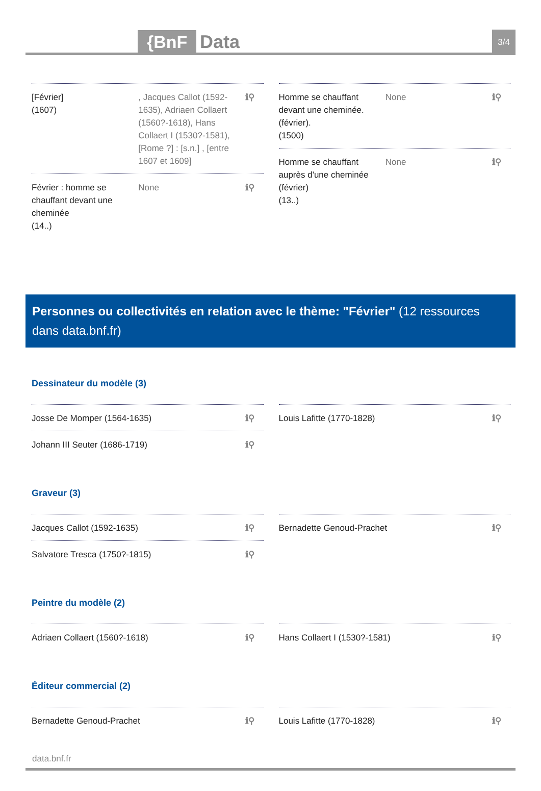{BnF Data 3/4
[Février]
(1607)
, Jacques Callot (1592-1635), Adriaen Collaert (1560?-1618), Hans Collaert I (1530?-1581), [Rome ?] : [s.n.] , [entre 1607 et 1609]
ℹ⚲
Février : homme se chauffant devant une cheminée
(14..)
None ℹ⚲
Homme se chauffant devant une cheminée. (février).
(1500)
None ℹ⚲
Homme se chauffant auprès d'une cheminée (février)
(13..)
None ℹ⚲
Personnes ou collectivités en relation avec le thème: "Février" (12 ressources dans data.bnf.fr)
Dessinateur du modèle (3)
Josse De Momper (1564-1635) ℹ⚲
Johann III Seuter (1686-1719) ℹ⚲
Louis Lafitte (1770-1828) ℹ⚲
Graveur (3)
Jacques Callot (1592-1635) ℹ⚲
Salvatore Tresca (1750?-1815) ℹ⚲
Bernadette Genoud-Prachet ℹ⚲
Peintre du modèle (2)
Adriaen Collaert (1560?-1618) ℹ⚲
Hans Collaert I (1530?-1581) ℹ⚲
Éditeur commercial (2)
Bernadette Genoud-Prachet ℹ⚲ Louis Lafitte (1770-1828) ℹ⚲
data.bnf.fr